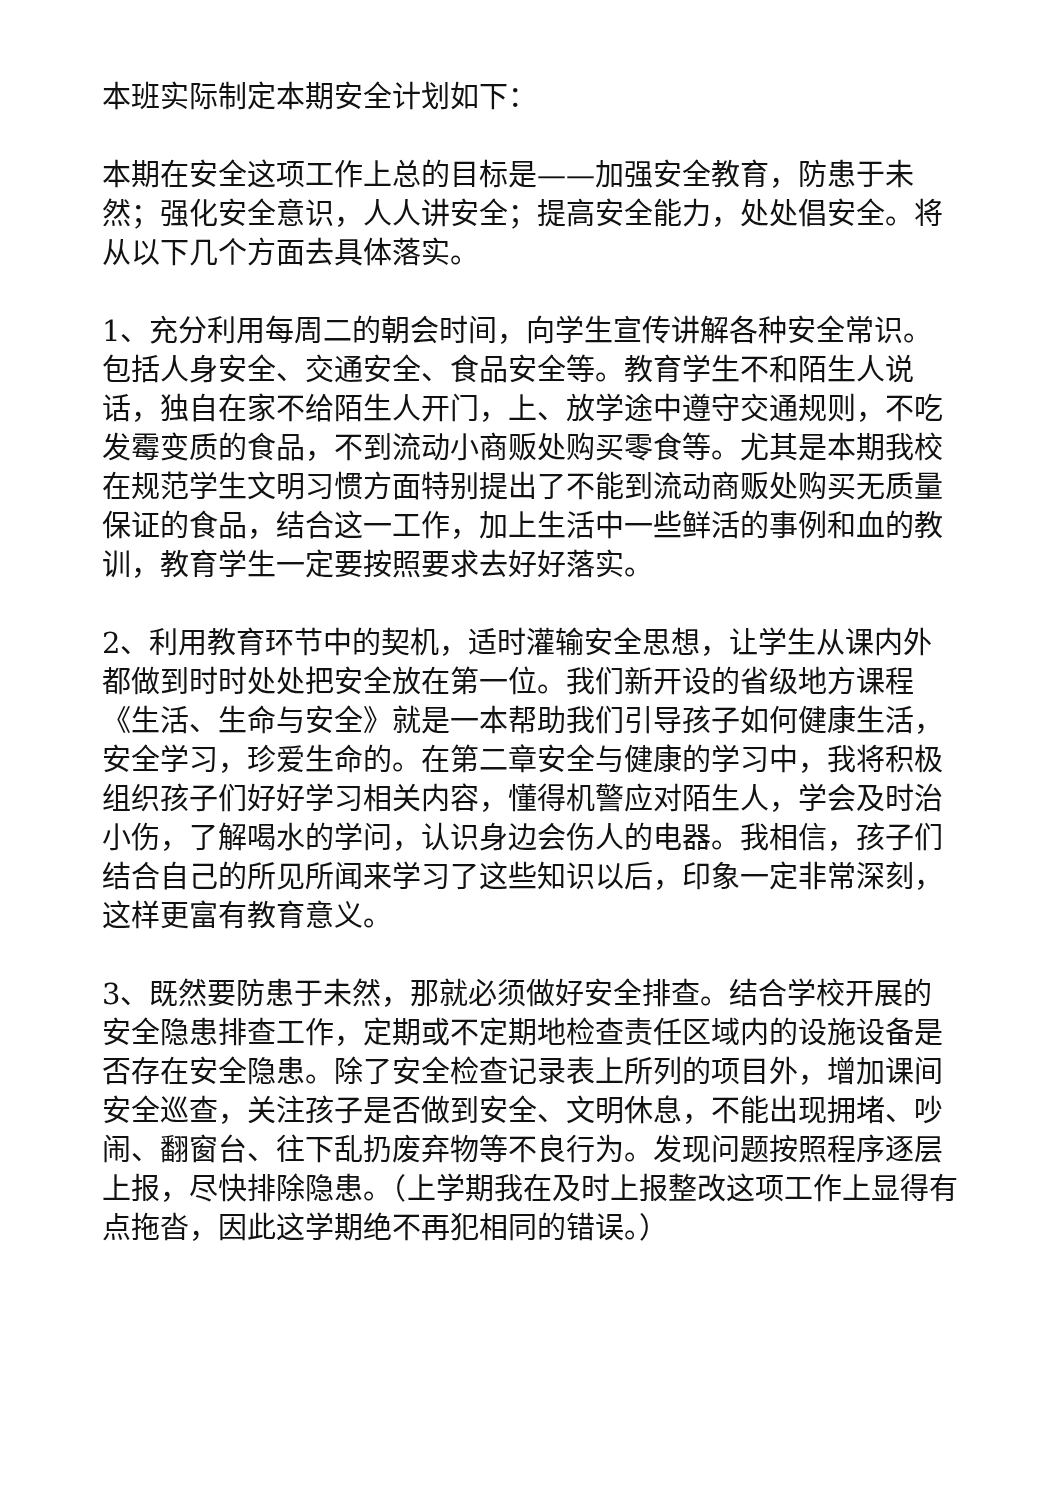本班实际制定本期安全计划如下：
本期在安全这项工作上总的目标是——加强安全教育，防患于未然；强化安全意识，人人讲安全；提高安全能力，处处倡安全。将从以下几个方面去具体落实。
1、充分利用每周二的朝会时间，向学生宣传讲解各种安全常识。包括人身安全、交通安全、食品安全等。教育学生不和陌生人说话，独自在家不给陌生人开门，上、放学途中遵守交通规则，不吃发霉变质的食品，不到流动小商贩处购买零食等。尤其是本期我校在规范学生文明习惯方面特别提出了不能到流动商贩处购买无质量保证的食品，结合这一工作，加上生活中一些鲜活的事例和血的教训，教育学生一定要按照要求去好好落实。
2、利用教育环节中的契机，适时灌输安全思想，让学生从课内外都做到时时处处把安全放在第一位。我们新开设的省级地方课程《生活、生命与安全》就是一本帮助我们引导孩子如何健康生活，安全学习，珍爱生命的。在第二章安全与健康的学习中，我将积极组织孩子们好好学习相关内容，懂得机警应对陌生人，学会及时治小伤，了解喝水的学问，认识身边会伤人的电器。我相信，孩子们结合自己的所见所闻来学习了这些知识以后，印象一定非常深刻，这样更富有教育意义。
3、既然要防患于未然，那就必须做好安全排查。结合学校开展的安全隐患排查工作，定期或不定期地检查责任区域内的设施设备是否存在安全隐患。除了安全检查记录表上所列的项目外，增加课间安全巡查，关注孩子是否做到安全、文明休息，不能出现拥堵、吵闹、翻窗台、往下乱扔废弃物等不良行为。发现问题按照程序逐层上报，尽快排除隐患。（上学期我在及时上报整改这项工作上显得有点拖沓，因此这学期绝不再犯相同的错误。）